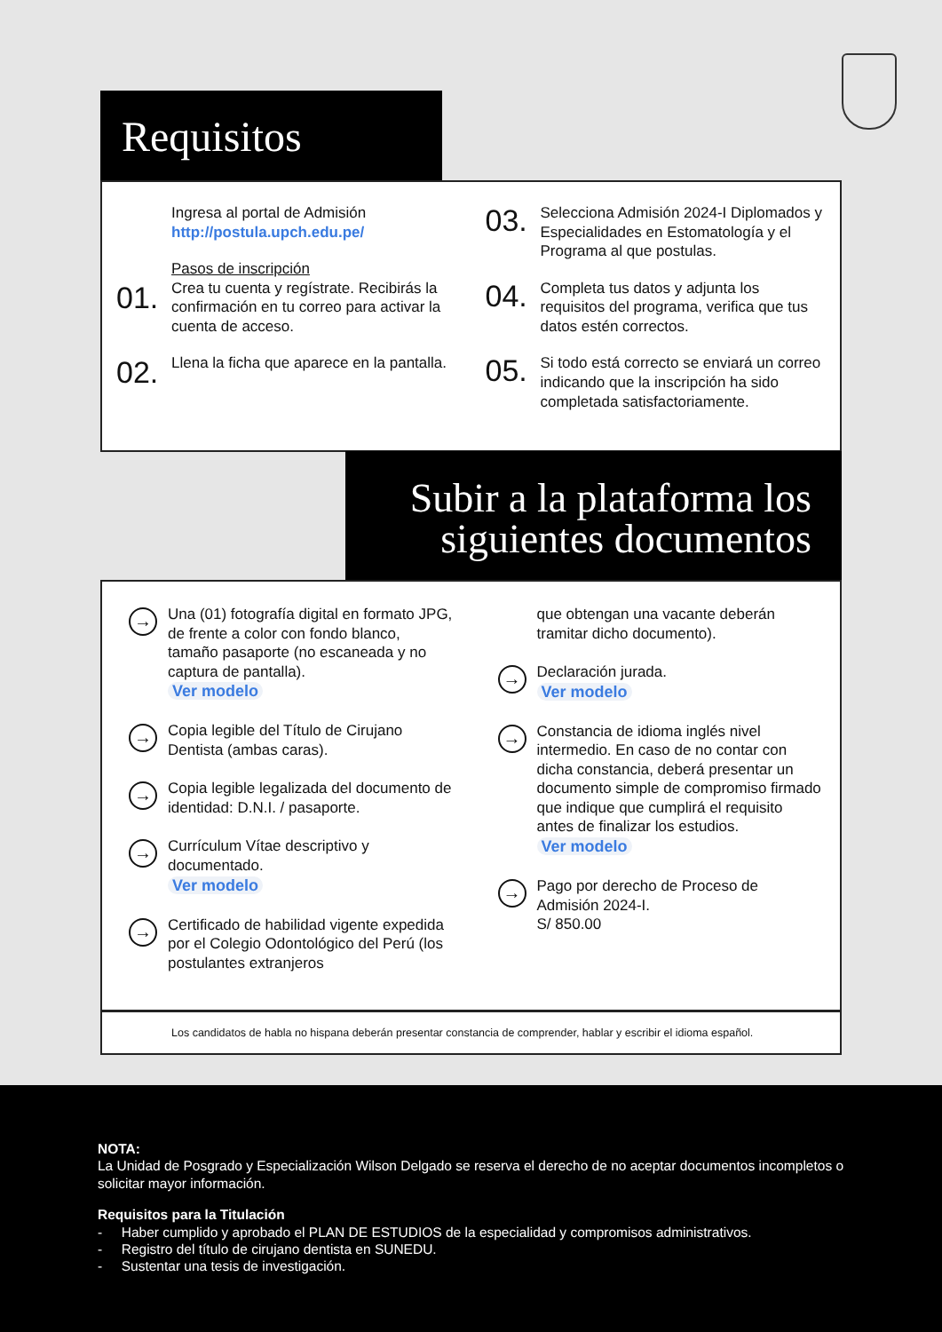Requisitos
Ingresa al portal de Admisión
http://postula.upch.edu.pe/
01.
Pasos de inscripción
Crea tu cuenta y regístrate. Recibirás la confirmación en tu correo para activar la cuenta de acceso.
02.
Llena la ficha que aparece en la pantalla.
03.
Selecciona Admisión 2024-I Diplomados y Especialidades en Estomatología y el Programa al que postulas.
04.
Completa tus datos y adjunta los requisitos del programa, verifica que tus datos estén correctos.
05.
Si todo está correcto se enviará un correo indicando que la inscripción ha sido completada satisfactoriamente.
Subir a la plataforma los
siguientes documentos
→
Una (01) fotografía digital en formato JPG, de frente a color con fondo blanco, tamaño pasaporte (no escaneada y no captura de pantalla).
Ver modelo
→
Copia legible del Título de Cirujano Dentista (ambas caras).
→
Copia legible legalizada del documento de identidad: D.N.I. / pasaporte.
→
Currículum Vítae descriptivo y documentado.
Ver modelo
→
Certificado de habilidad vigente expedida por el Colegio Odontológico del Perú (los postulantes extranjeros
que obtengan una vacante deberán tramitar dicho documento).
→
Declaración jurada.
Ver modelo
→
Constancia de idioma inglés nivel intermedio. En caso de no contar con dicha constancia, deberá presentar un documento simple de compromiso firmado que indique que cumplirá el requisito antes de finalizar los estudios.
Ver modelo
→
Pago por derecho de Proceso de Admisión 2024-I.
S/ 850.00
Los candidatos de habla no hispana deberán presentar constancia de comprender, hablar y escribir el idioma español.
NOTA:
La Unidad de Posgrado y Especialización Wilson Delgado se reserva el derecho de no aceptar documentos incompletos o solicitar mayor información.
Requisitos para la Titulación
- Haber cumplido y aprobado el PLAN DE ESTUDIOS de la especialidad y compromisos administrativos.
- Registro del título de cirujano dentista en SUNEDU.
- Sustentar una tesis de investigación.